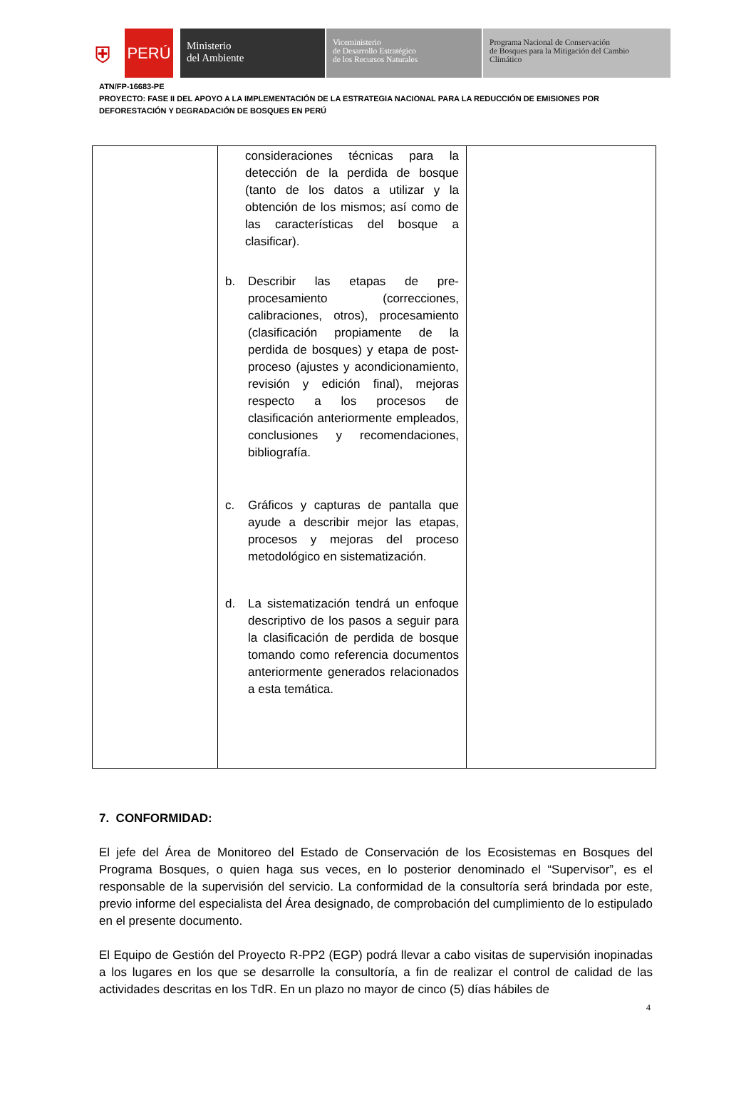⛨
PERÚ
Ministerio
del Ambiente
Viceministerio
de Desarrollo Estratégico
de los Recursos Naturales
Programa Nacional de Conservación
de Bosques para la Mitigación del Cambio
Climático
ATN/FP-16683-PE
PROYECTO: FASE II DEL APOYO A LA IMPLEMENTACIÓN DE LA ESTRATEGIA NACIONAL PARA LA REDUCCIÓN DE EMISIONES POR DEFORESTACIÓN Y DEGRADACIÓN DE BOSQUES EN PERÚ
| | consideraciones técnicas para la detección de la perdida de bosque (tanto de los datos a utilizar y la obtención de los mismos; así como de las características del bosque a clasificar). b. Describir las etapas de pre-procesamiento (correcciones, calibraciones, otros), procesamiento (clasificación propiamente de la perdida de bosques) y etapa de post-proceso (ajustes y acondicionamiento, revisión y edición final), mejoras respecto a los procesos de clasificación anteriormente empleados, conclusiones y recomendaciones, bibliografía. c. Gráficos y capturas de pantalla que ayude a describir mejor las etapas, procesos y mejoras del proceso metodológico en sistematización. d. La sistematización tendrá un enfoque descriptivo de los pasos a seguir para la clasificación de perdida de bosque tomando como referencia documentos anteriormente generados relacionados a esta temática. | |
7. CONFORMIDAD:
El jefe del Área de Monitoreo del Estado de Conservación de los Ecosistemas en Bosques del Programa Bosques, o quien haga sus veces, en lo posterior denominado el “Supervisor”, es el responsable de la supervisión del servicio. La conformidad de la consultoría será brindada por este, previo informe del especialista del Área designado, de comprobación del cumplimiento de lo estipulado en el presente documento.
El Equipo de Gestión del Proyecto R-PP2 (EGP) podrá llevar a cabo visitas de supervisión inopinadas a los lugares en los que se desarrolle la consultoría, a fin de realizar el control de calidad de las actividades descritas en los TdR. En un plazo no mayor de cinco (5) días hábiles de
4